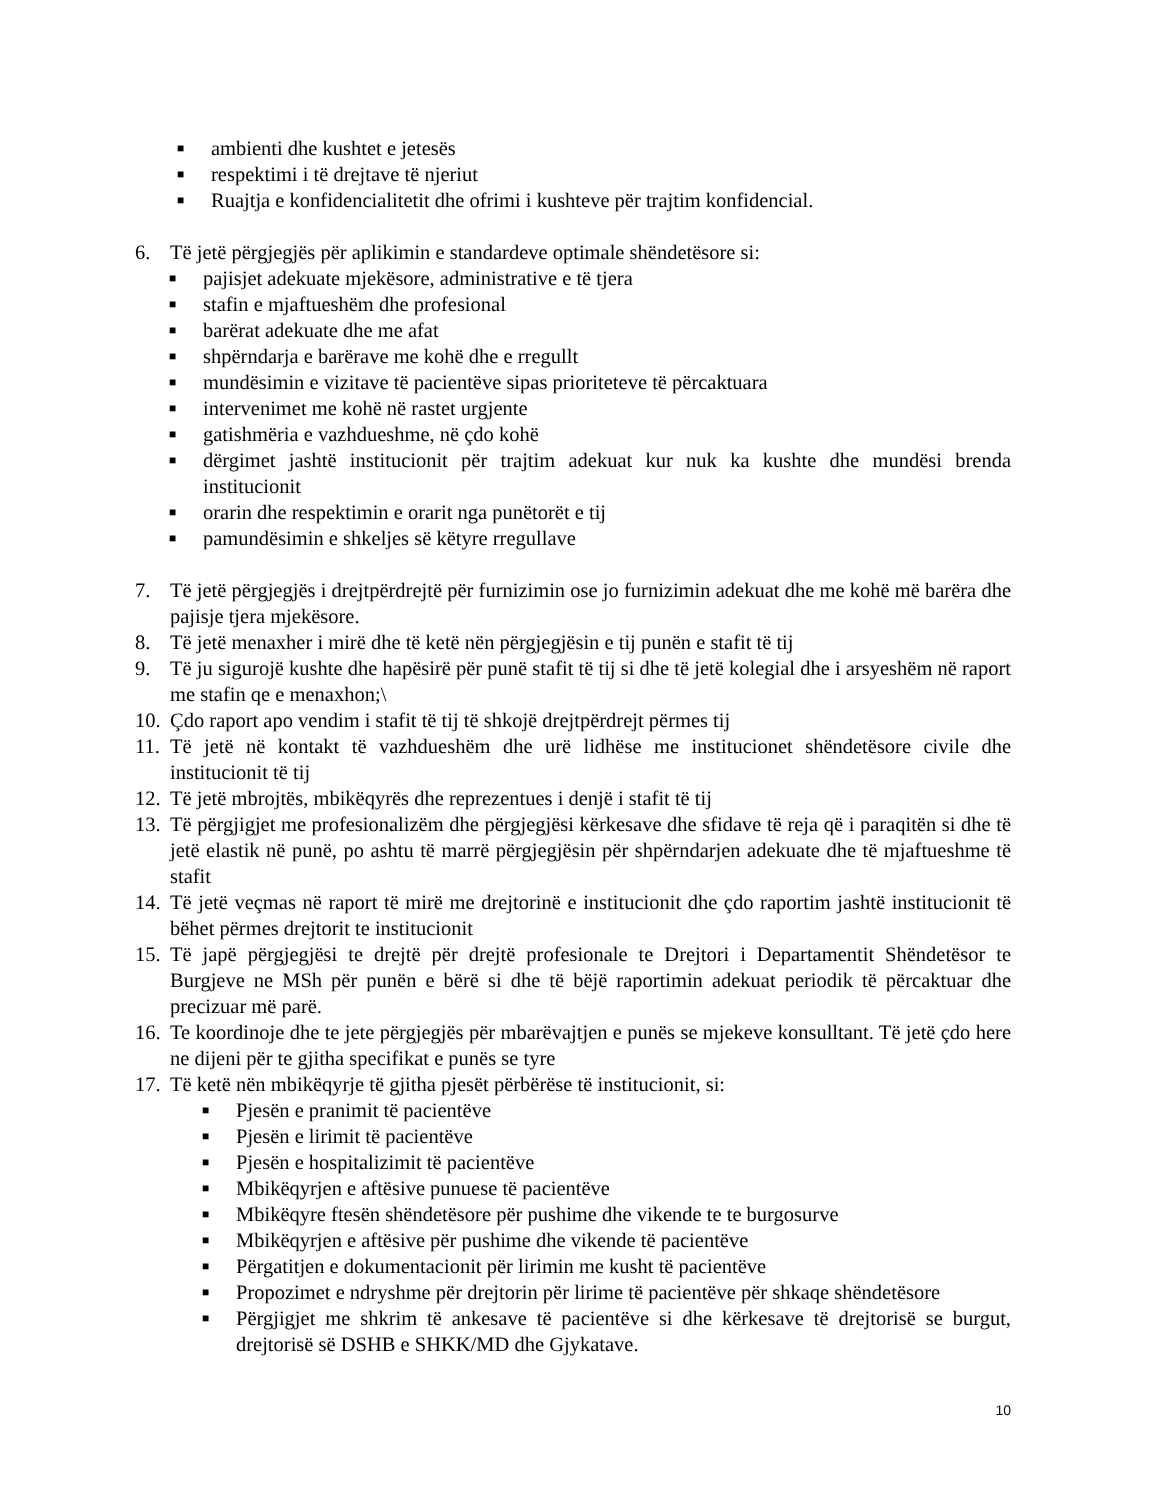■
ambienti dhe kushtet e jetesës
■
respektimi i të drejtave të njeriut
■
Ruajtja e konfidencialitetit dhe ofrimi i kushteve për trajtim konfidencial.
6. Të jetë përgjegjës për aplikimin e standardeve optimale shëndetësore si:
■
pajisjet adekuate mjekësore, administrative e të tjera
■
stafin e mjaftueshëm dhe profesional
■
barërat adekuate dhe me afat
■
shpërndarja e barërave me kohë dhe e rregullt
■
mundësimin e vizitave të pacientëve sipas prioriteteve të përcaktuara
■
intervenimet me kohë në rastet urgjente
■
gatishmëria e vazhdueshme, në çdo kohë
■
dërgimet jashtë institucionit për trajtim adekuat kur nuk ka kushte dhe mundësi brenda institucionit
■
orarin dhe respektimin e orarit nga punëtorët e tij
■
pamundësimin e shkeljes së këtyre rregullave
7. Të jetë përgjegjës i drejtpërdrejtë për furnizimin ose jo furnizimin adekuat dhe me kohë më barëra dhe pajisje tjera mjekësore.
8. Të jetë menaxher i mirë dhe të ketë nën përgjegjësin e tij punën e stafit të tij
9. Të ju sigurojë kushte dhe hapësirë për punë stafit të tij si dhe të jetë kolegial dhe i arsyeshëm në raport me stafin qe e menaxhon;\
10.
Çdo raport apo vendim i stafit të tij të shkojë drejtpërdrejt përmes tij
11.
Të jetë në kontakt të vazhdueshëm dhe urë lidhëse me institucionet shëndetësore civile dhe institucionit të tij
12.
Të jetë mbrojtës, mbikëqyrës dhe reprezentues i denjë i stafit të tij
13.
Të përgjigjet me profesionalizëm dhe përgjegjësi kërkesave dhe sfidave të reja që i paraqitën si dhe të jetë elastik në punë, po ashtu të marrë përgjegjësin për shpërndarjen adekuate dhe të mjaftueshme të stafit
14.
Të jetë veçmas në raport të mirë me drejtorinë e institucionit dhe çdo raportim jashtë institucionit të bëhet përmes drejtorit te institucionit
15.
Të japë përgjegjësi te drejtë për drejtë profesionale te Drejtori i Departamentit Shëndetësor te Burgjeve ne MSh për punën e bërë si dhe të bëjë raportimin adekuat periodik të përcaktuar dhe precizuar më parë.
16.
Te koordinoje dhe te jete përgjegjës për mbarëvajtjen e punës se mjekeve konsulltant. Të jetë çdo here ne dijeni për te gjitha specifikat e punës se tyre
17.
Të ketë nën mbikëqyrje të gjitha pjesët përbërëse të institucionit, si:
■
Pjesën e pranimit të pacientëve
■
Pjesën e lirimit të pacientëve
■
Pjesën e hospitalizimit të pacientëve
■
Mbikëqyrjen e aftësive punuese të pacientëve
■
Mbikëqyre ftesën shëndetësore për pushime dhe vikende te te burgosurve
■
Mbikëqyrjen e aftësive për pushime dhe vikende të pacientëve
■
Përgatitjen e dokumentacionit për lirimin me kusht të pacientëve
■
Propozimet e ndryshme për drejtorin për lirime të pacientëve për shkaqe shëndetësore
■
Përgjigjet me shkrim të ankesave të pacientëve si dhe kërkesave të drejtorisë se burgut, drejtorisë së DSHB e SHKK/MD dhe Gjykatave.
10